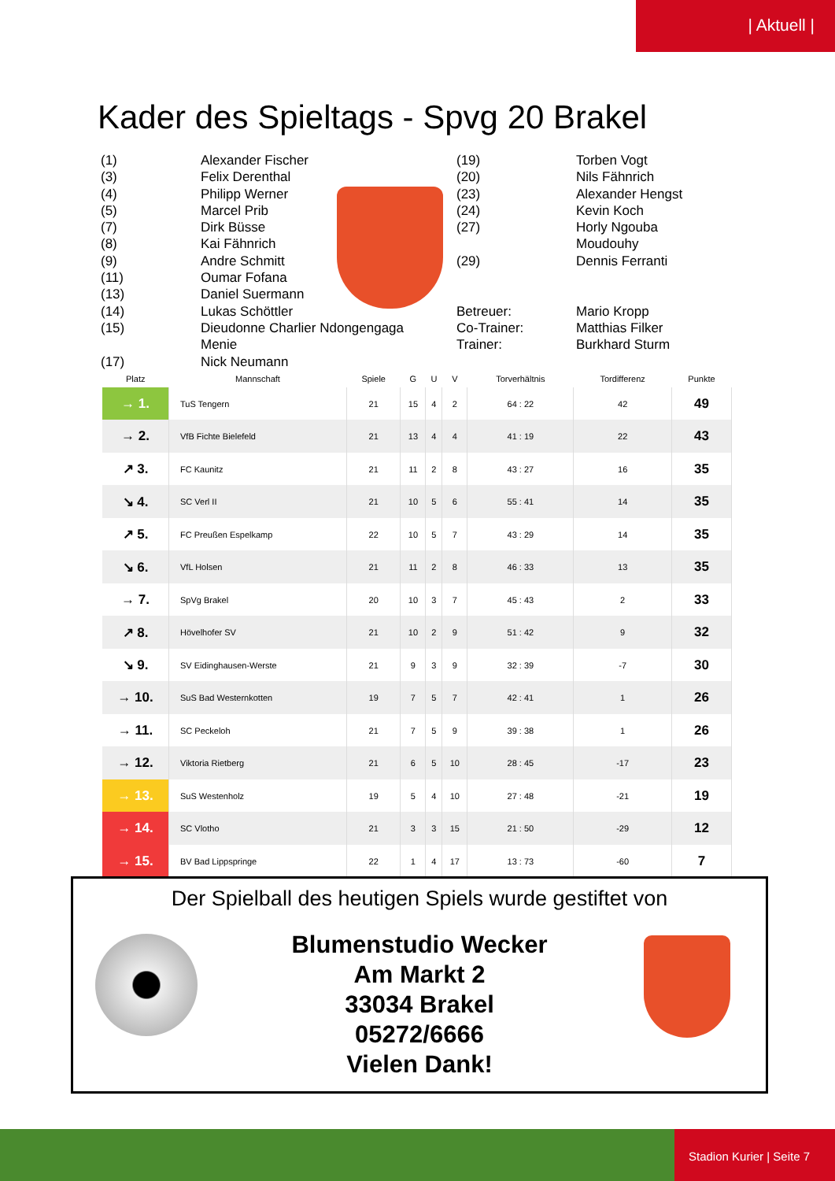| Aktuell |
Kader des Spieltags - Spvg 20 Brakel
(1)
(3)
(4)
(5)
(7)
(8)
(9)
(11)
(13)
(14)
(15)
(17)
Alexander Fischer
Felix Derenthal
Philipp Werner
Marcel Prib
Dirk Büsse
Kai Fähnrich
Andre Schmitt
Oumar Fofana
Daniel Suermann
Lukas Schöttler
Dieudonne Charlier Ndongengaga
Menie
Nick Neumann
(19)
(20)
(23)
(24)
(27)
(29)
Betreuer:
Co-Trainer:
Trainer:
Torben Vogt
Nils Fähnrich
Alexander Hengst
Kevin Koch
Horly Ngouba
Moudouhy
Dennis Ferranti
Mario Kropp
Matthias Filker
Burkhard Sturm
| Platz | Mannschaft | Spiele | G | U | V | Torverhältnis | Tordifferenz | Punkte |
| --- | --- | --- | --- | --- | --- | --- | --- | --- |
| → 1. | TuS Tengern | 21 | 15 | 4 | 2 | 64 : 22 | 42 | 49 |
| → 2. | VfB Fichte Bielefeld | 21 | 13 | 4 | 4 | 41 : 19 | 22 | 43 |
| ↗ 3. | FC Kaunitz | 21 | 11 | 2 | 8 | 43 : 27 | 16 | 35 |
| ↘ 4. | SC Verl II | 21 | 10 | 5 | 6 | 55 : 41 | 14 | 35 |
| ↗ 5. | FC Preußen Espelkamp | 22 | 10 | 5 | 7 | 43 : 29 | 14 | 35 |
| ↘ 6. | VfL Holsen | 21 | 11 | 2 | 8 | 46 : 33 | 13 | 35 |
| → 7. | SpVg Brakel | 20 | 10 | 3 | 7 | 45 : 43 | 2 | 33 |
| ↗ 8. | Hövelhofer SV | 21 | 10 | 2 | 9 | 51 : 42 | 9 | 32 |
| ↘ 9. | SV Eidinghausen-Werste | 21 | 9 | 3 | 9 | 32 : 39 | -7 | 30 |
| → 10. | SuS Bad Westernkotten | 19 | 7 | 5 | 7 | 42 : 41 | 1 | 26 |
| → 11. | SC Peckeloh | 21 | 7 | 5 | 9 | 39 : 38 | 1 | 26 |
| → 12. | Viktoria Rietberg | 21 | 6 | 5 | 10 | 28 : 45 | -17 | 23 |
| → 13. | SuS Westenholz | 19 | 5 | 4 | 10 | 27 : 48 | -21 | 19 |
| → 14. | SC Vlotho | 21 | 3 | 3 | 15 | 21 : 50 | -29 | 12 |
| → 15. | BV Bad Lippspringe | 22 | 1 | 4 | 17 | 13 : 73 | -60 | 7 |
Der Spielball des heutigen Spiels wurde gestiftet von
Blumenstudio Wecker
Am Markt 2
33034 Brakel
05272/6666
Vielen Dank!
Stadion Kurier | Seite 7